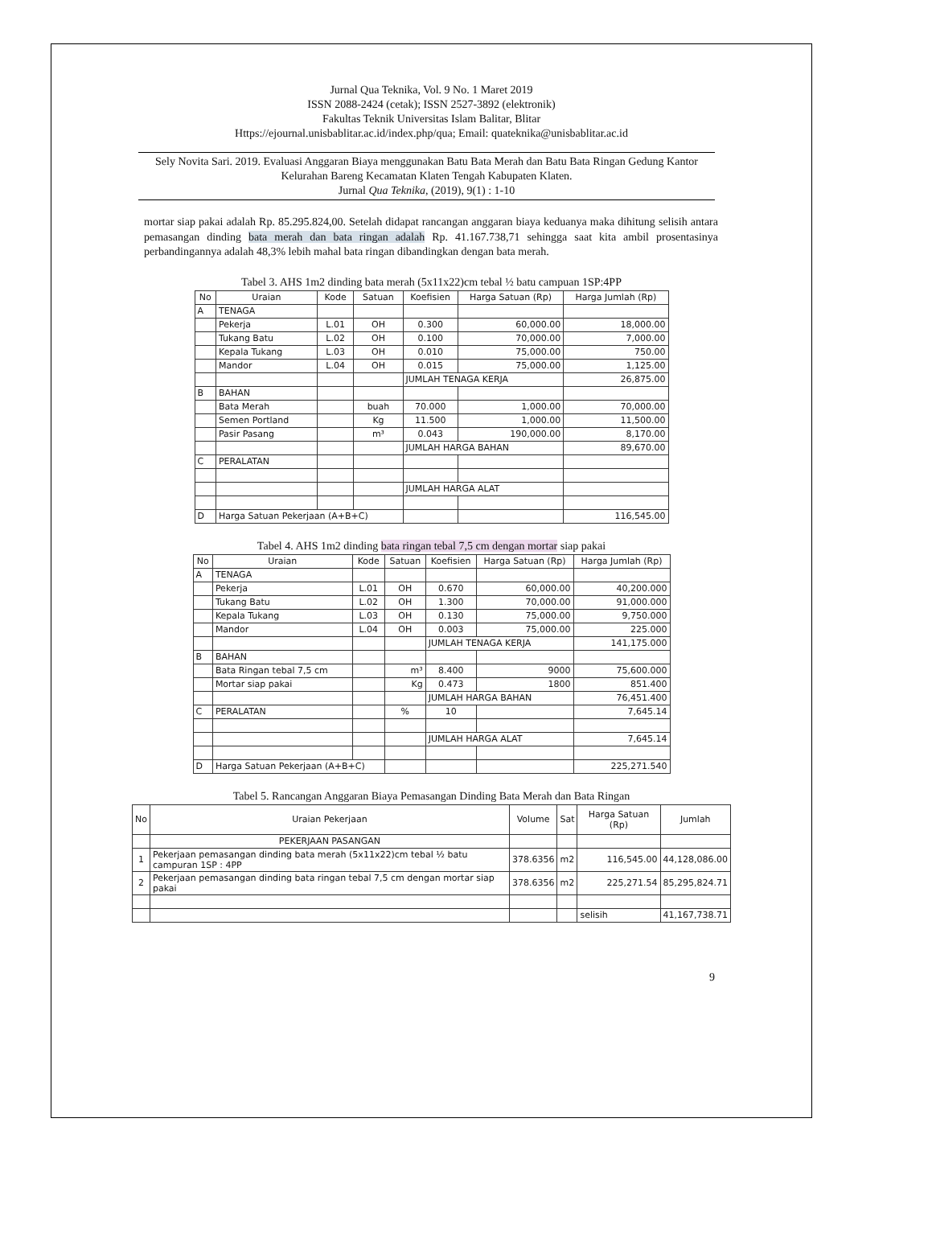Jurnal Qua Teknika, Vol. 9 No. 1 Maret 2019
ISSN 2088-2424 (cetak); ISSN 2527-3892 (elektronik)
Fakultas Teknik Universitas Islam Balitar, Blitar
Https://ejournal.unisbablitar.ac.id/index.php/qua; Email: quateknika@unisbablitar.ac.id
Sely Novita Sari. 2019. Evaluasi Anggaran Biaya menggunakan Batu Bata Merah dan Batu Bata Ringan Gedung Kantor Kelurahan Bareng Kecamatan Klaten Tengah Kabupaten Klaten.
Jurnal Qua Teknika, (2019), 9(1) : 1-10
mortar siap pakai adalah Rp. 85.295.824,00. Setelah didapat rancangan anggaran biaya keduanya maka dihitung selisih antara pemasangan dinding bata merah dan bata ringan adalah Rp. 41.167.738,71 sehingga saat kita ambil prosentasinya perbandingannya adalah 48,3% lebih mahal bata ringan dibandingkan dengan bata merah.
Tabel 3. AHS 1m2 dinding bata merah (5x11x22)cm tebal ½ batu campuan 1SP:4PP
| No | Uraian | Kode | Satuan | Koefisien | Harga Satuan (Rp) | Harga Jumlah (Rp) |
| --- | --- | --- | --- | --- | --- | --- |
| A | TENAGA | | | | | |
| | Pekerja | L.01 | OH | 0.300 | 60,000.00 | 18,000.00 |
| | Tukang Batu | L.02 | OH | 0.100 | 70,000.00 | 7,000.00 |
| | Kepala Tukang | L.03 | OH | 0.010 | 75,000.00 | 750.00 |
| | Mandor | L.04 | OH | 0.015 | 75,000.00 | 1,125.00 |
| | | | | JUMLAH TENAGA KERJA | | 26,875.00 |
| B | BAHAN | | | | | |
| | Bata Merah | | buah | 70.000 | 1,000.00 | 70,000.00 |
| | Semen Portland | | Kg | 11.500 | 1,000.00 | 11,500.00 |
| | Pasir Pasang | | m³ | 0.043 | 190,000.00 | 8,170.00 |
| | | | | JUMLAH HARGA BAHAN | | 89,670.00 |
| C | PERALATAN | | | | | |
| | | | | JUMLAH HARGA ALAT | | |
| D | Harga Satuan Pekerjaan (A+B+C) | | | | | 116,545.00 |
Tabel 4. AHS 1m2 dinding bata ringan tebal 7,5 cm dengan mortar siap pakai
| No | Uraian | Kode | Satuan | Koefisien | Harga Satuan (Rp) | Harga Jumlah (Rp) |
| --- | --- | --- | --- | --- | --- | --- |
| A | TENAGA | | | | | |
| | Pekerja | L.01 | OH | 0.670 | 60,000.00 | 40,200.000 |
| | Tukang Batu | L.02 | OH | 1.300 | 70,000.00 | 91,000.000 |
| | Kepala Tukang | L.03 | OH | 0.130 | 75,000.00 | 9,750.000 |
| | Mandor | L.04 | OH | 0.003 | 75,000.00 | 225.000 |
| | | | | JUMLAH TENAGA KERJA | | 141,175.000 |
| B | BAHAN | | | | | |
| | Bata Ringan tebal 7,5 cm | | m³ | 8.400 | 9000 | 75,600.000 |
| | Mortar siap pakai | | Kg | 0.473 | 1800 | 851.400 |
| | | | | JUMLAH HARGA BAHAN | | 76,451.400 |
| C | PERALATAN | | % | 10 | | 7,645.14 |
| | | | | JUMLAH HARGA ALAT | | 7,645.14 |
| D | Harga Satuan Pekerjaan (A+B+C) | | | | | 225,271.540 |
Tabel 5. Rancangan Anggaran Biaya Pemasangan Dinding Bata Merah dan Bata Ringan
| No | Uraian Pekerjaan | Volume | Sat | Harga Satuan (Rp) | Jumlah |
| --- | --- | --- | --- | --- | --- |
| | PEKERJAAN PASANGAN | | | | |
| 1 | Pekerjaan pemasangan dinding bata merah (5x11x22)cm tebal ½ batu campuran 1SP : 4PP | 378.6356 | m2 | 116,545.00 | 44,128,086.00 |
| 2 | Pekerjaan pemasangan dinding bata ringan tebal 7,5 cm dengan mortar siap pakai | 378.6356 | m2 | 225,271.54 | 85,295,824.71 |
| | | | | selisih | 41,167,738.71 |
9